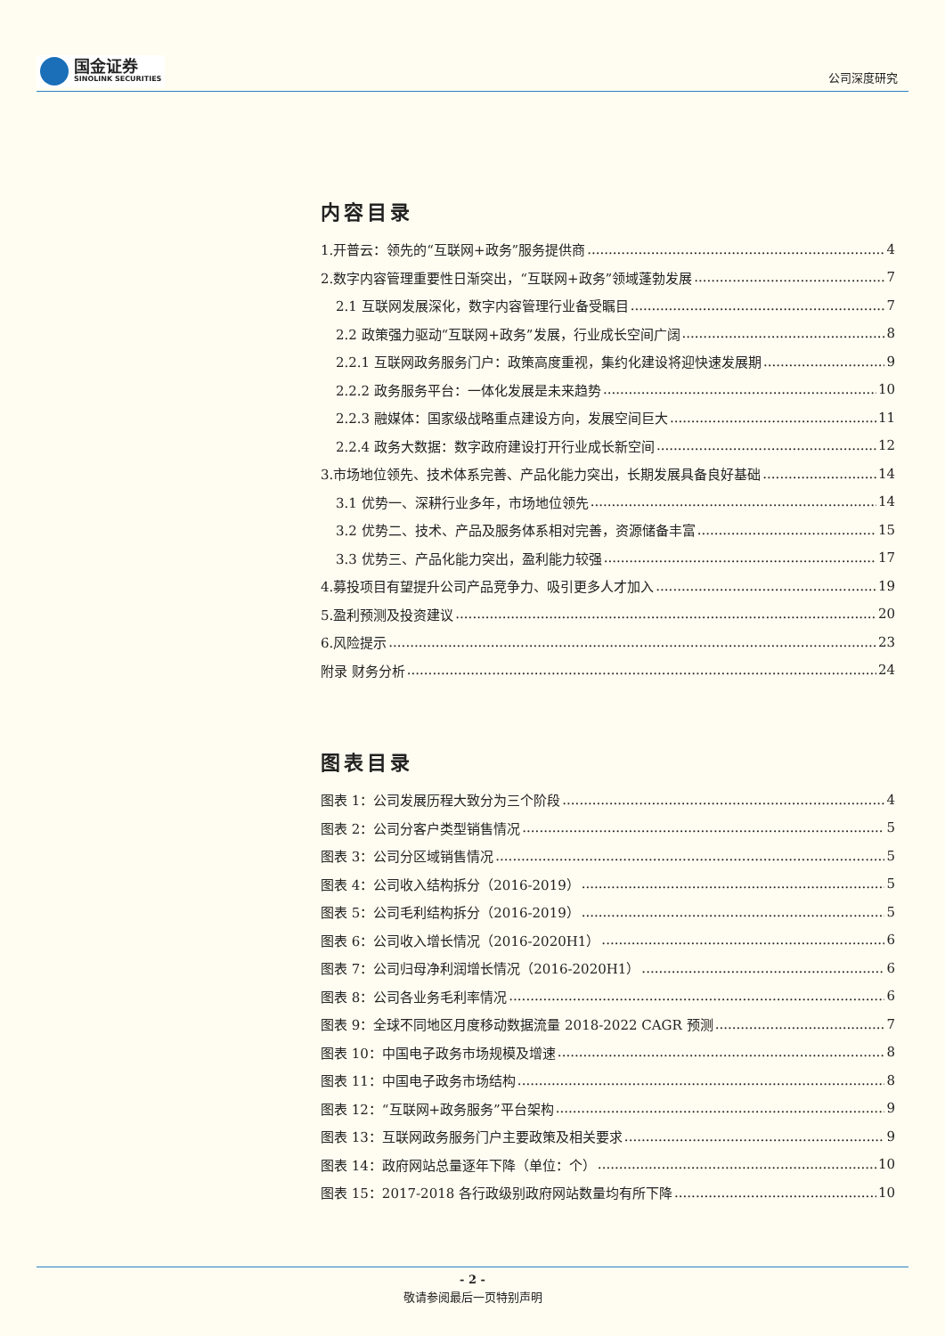国金证券
SINOLINK SECURITIES
公司深度研究
内容目录
1.开普云：领先的“互联网+政务”服务提供商 4
2.数字内容管理重要性日渐突出，“互联网+政务”领域蓬勃发展 7
2.1 互联网发展深化，数字内容管理行业备受瞩目 7
2.2 政策强力驱动“互联网+政务”发展，行业成长空间广阔 8
2.2.1 互联网政务服务门户：政策高度重视，集约化建设将迎快速发展期 9
2.2.2 政务服务平台：一体化发展是未来趋势 10
2.2.3 融媒体：国家级战略重点建设方向，发展空间巨大 11
2.2.4 政务大数据：数字政府建设打开行业成长新空间 12
3.市场地位领先、技术体系完善、产品化能力突出，长期发展具备良好基础 14
3.1 优势一、深耕行业多年，市场地位领先 14
3.2 优势二、技术、产品及服务体系相对完善，资源储备丰富 15
3.3 优势三、产品化能力突出，盈利能力较强 17
4.募投项目有望提升公司产品竞争力、吸引更多人才加入 19
5.盈利预测及投资建议 20
6.风险提示 23
附录 财务分析 24
图表目录
图表 1：公司发展历程大致分为三个阶段 4
图表 2：公司分客户类型销售情况 5
图表 3：公司分区域销售情况 5
图表 4：公司收入结构拆分（2016-2019） 5
图表 5：公司毛利结构拆分（2016-2019） 5
图表 6：公司收入增长情况（2016-2020H1） 6
图表 7：公司归母净利润增长情况（2016-2020H1） 6
图表 8：公司各业务毛利率情况 6
图表 9：全球不同地区月度移动数据流量 2018-2022 CAGR 预测 7
图表 10：中国电子政务市场规模及增速 8
图表 11：中国电子政务市场结构 8
图表 12：“互联网+政务服务”平台架构 9
图表 13：互联网政务服务门户主要政策及相关要求 9
图表 14：政府网站总量逐年下降（单位：个） 10
图表 15：2017-2018 各行政级别政府网站数量均有所下降 10
- 2 -
敬请参阅最后一页特别声明